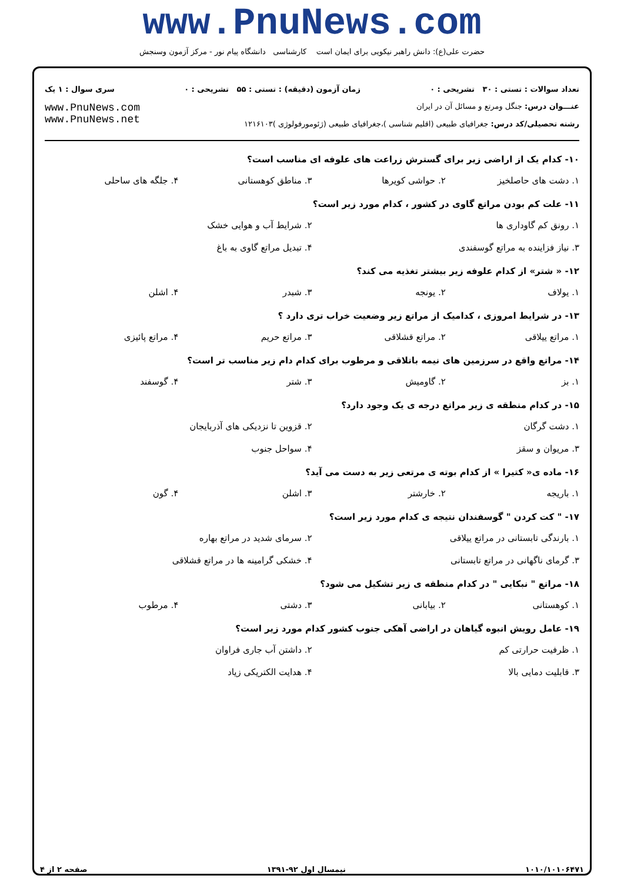www.PnuNews.com
حضرت علی(ع): دانش راهبر نیکویی برای ایمان است کارشناسی دانشگاه پیام نور - مرکز آزمون وسنجش
تعداد سوالات : تستی : ۳۰ تشریحی : ۰ زمان آزمون (دقیقه) : تستی : ۵۵ تشریحی : ۰ سری سوال : ۱ یک
عنـــوان درس: جنگل ومرتع و مسائل آن در ایران
رشته تحصیلی/کد درس: جغرافیای طبیعی (اقلیم شناسی )،جغرافیای طبیعی (ژئومورفولوژی )۱۲۱۶۱۰۳
www.PnuNews.com
www.PnuNews.net
۱۰- کدام یک از اراضی زیر برای گسترش زراعت های علوفه ای مناسب است؟
۱. دشت های حاصلخیز ۲. حواشی کویرها ۳. مناطق کوهستانی ۴. جلگه های ساحلی
۱۱- علت کم بودن مراتع گاوی در کشور ، کدام مورد زیر است؟
۱. رونق کم گاوداری ها ۲. شرایط آب و هوایی خشک ۳. نیاز فزاینده به مراتع گوسفندی ۴. تبدیل مراتع گاوی به باغ
۱۲- « شتر» از کدام علوفه زیر بیشتر تغذیه می کند؟
۱. یولاف ۲. یونجه ۳. شبدر ۴. اشلن
۱۳- در شرایط امروزی ، کدامیک از مراتع زیر وضعیت خراب تری دارد ؟
۱. مراتع ییلاقی ۲. مراتع قشلاقی ۳. مراتع حریم ۴. مراتع پائیزی
۱۴- مراتع واقع در سرزمین های نیمه باتلاقی و مرطوب برای کدام دام زیر مناسب تر است؟
۱. بز ۲. گاومیش ۳. شتر ۴. گوسفند
۱۵- در کدام منطقه ی زیر مراتع درجه ی یک وجود دارد؟
۱. دشت گرگان ۲. قزوین تا نزدیکی های آذربایجان ۳. مریوان و سقز ۴. سواحل جنوب
۱۶- ماده ی« کتیرا » از کدام بوته ی مرتعی زیر به دست می آید؟
۱. باریجه ۲. خارشتر ۳. اشلن ۴. گون
۱۷- " کت کردن " گوسفندان نتیجه ی کدام مورد زیر است؟
۱. بارندگی تابستانی در مراتع ییلاقی ۲. سرمای شدید در مراتع بهاره ۳. گرمای ناگهانی در مراتع تابستانی ۴. خشکی گرامینه ها در مراتع قشلاقی
۱۸- مراتع " نبکایی " در کدام منطقه ی زیر تشکیل می شود؟
۱. کوهستانی ۲. بیابانی ۳. دشتی ۴. مرطوب
۱۹- عامل رویش انبوه گیاهان در اراضی آهکی جنوب کشور کدام مورد زیر است؟
۱. ظرفیت حرارتی کم ۲. داشتن آب جاری فراوان ۳. قابلیت دمایی بالا ۴. هدایت الکتریکی زیاد
۱۰۱۰/۱۰۱۰۶۴۷۱ نیمسال اول ۹۲-۱۳۹۱ صفحه ۲ از ۴